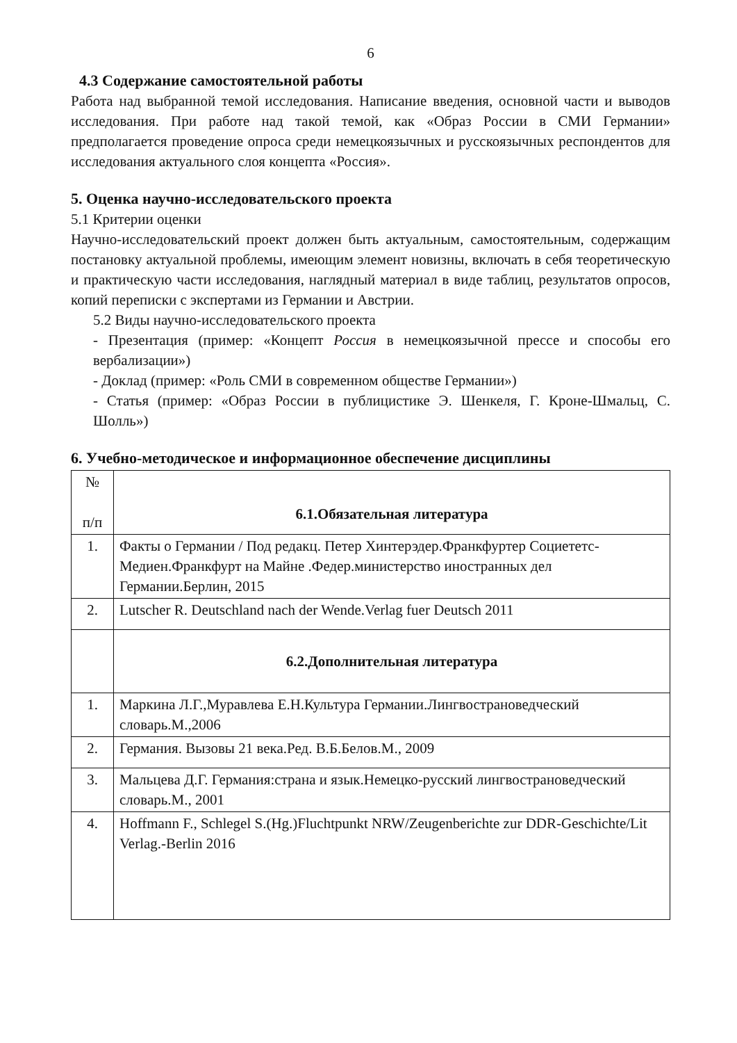6
4.3 Содержание самостоятельной работы
Работа над выбранной темой исследования. Написание введения, основной части и выводов исследования. При работе над такой темой, как «Образ России в СМИ Германии» предполагается проведение опроса среди немецкоязычных и русскоязычных респондентов для исследования актуального слоя концепта «Россия».
5. Оценка научно-исследовательского проекта
5.1 Критерии оценки
Научно-исследовательский проект должен быть актуальным, самостоятельным, содержащим постановку актуальной проблемы, имеющим элемент новизны, включать в себя теоретическую и практическую части исследования, наглядный материал в виде таблиц, результатов опросов, копий переписки с экспертами из Германии и Австрии.
5.2 Виды научно-исследовательского проекта
- Презентация (пример: «Концепт Россия в немецкоязычной прессе и способы его вербализации»)
- Доклад (пример: «Роль СМИ в современном обществе Германии»)
- Статья (пример: «Образ России в публицистике Э. Шенкеля, Г. Кроне-Шмальц, С. Шолль»)
6. Учебно-методическое и информационное обеспечение дисциплины
| № п/п | 6.1.Обязательная литература |
| 1. | Факты о Германии / Под редакц. Петер Хинтерэдер.Франкфуртер Социететс-Медиен.Франкфурт на Майне .Федер.министерство иностранных дел Германии.Берлин, 2015 |
| 2. | Lutscher R. Deutschland nach der Wende.Verlag fuer Deutsch 2011 |
| | 6.2.Дополнительная литература |
| 1. | Маркина Л.Г.,Муравлева Е.Н.Культура Германии.Лингвострановедческий словарь.М.,2006 |
| 2. | Германия. Вызовы 21 века.Ред. В.Б.Белов.М., 2009 |
| 3. | Мальцева Д.Г. Германия:страна и язык.Немецко-русский лингвострановедческий словарь.М., 2001 |
| 4. | Hoffmann F., Schlegel S.(Hg.)Fluchtpunkt NRW/Zeugenberichte zur DDR-Geschichte/Lit Verlag.-Berlin 2016 |